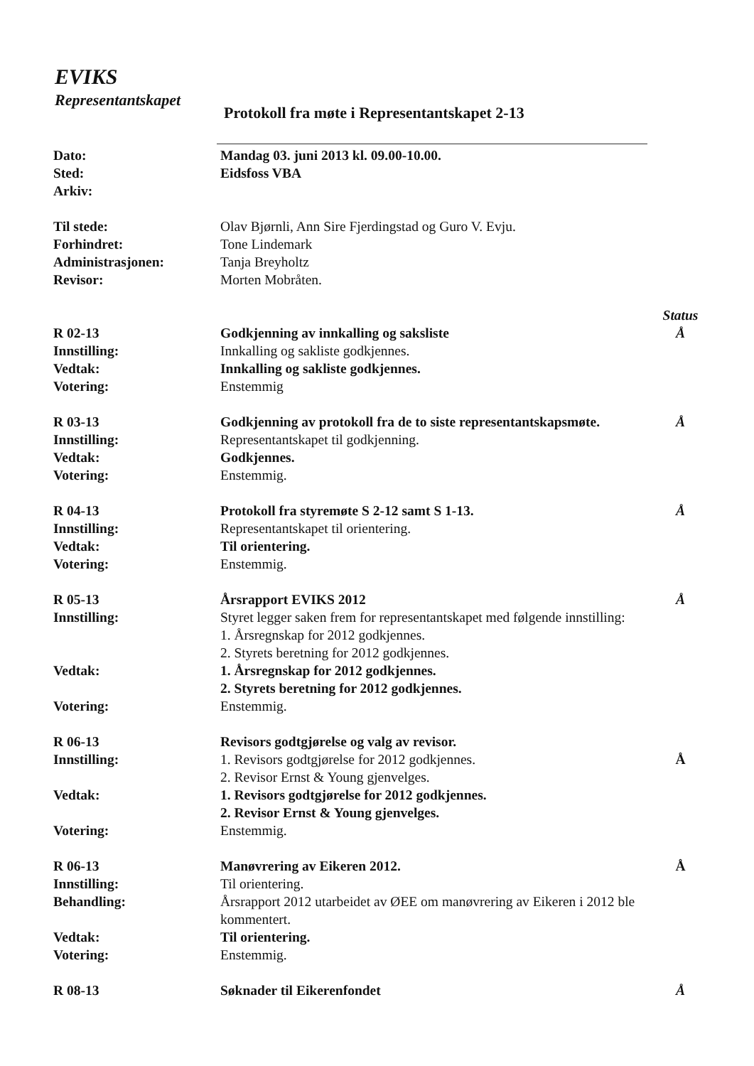EVIKS
Representantskapet
Protokoll fra møte i Representantskapet 2-13
Dato: Mandag 03. juni 2013 kl. 09.00-10.00.
Sted: Eidsfoss VBA
Arkiv:
Til stede: Olav Bjørnli, Ann Sire Fjerdingstad og Guro V. Evju.
Forhindret: Tone Lindemark
Administrasjonen: Tanja Breyholtz
Revisor: Morten Mobråten.
Status
R 02-13 Godkjenning av innkalling og saksliste Å
Innstilling: Innkalling og sakliste godkjennes.
Vedtak: Innkalling og sakliste godkjennes.
Votering: Enstemmig
R 03-13 Godkjenning av protokoll fra de to siste representantskapsmøte.
Å
Innstilling: Representantskapet til godkjenning.
Vedtak: Godkjennes.
Votering: Enstemmig.
R 04-13 Protokoll fra styremøte S 2-12 samt S 1-13. Å
Innstilling: Representantskapet til orientering.
Vedtak: Til orientering.
Votering: Enstemmig.
R 05-13 Årsrapport EVIKS 2012 Å
Innstilling: Styret legger saken frem for representantskapet med følgende innstilling:
1. Årsregnskap for 2012 godkjennes.
2. Styrets beretning for 2012 godkjennes.
Vedtak: 1. Årsregnskap for 2012 godkjennes.
2. Styrets beretning for 2012 godkjennes.
Votering: Enstemmig.
R 06-13 Revisors godtgjørelse og valg av revisor.
Innstilling: 1. Revisors godtgjørelse for 2012 godkjennes.
2. Revisor Ernst & Young gjenvelges.
Å
Vedtak: 1. Revisors godtgjørelse for 2012 godkjennes.
2. Revisor Ernst & Young gjenvelges.
Votering: Enstemmig.
R 06-13 Manøvrering av Eikeren 2012. Å
Innstilling: Til orientering.
Behandling: Årsrapport 2012 utarbeidet av ØEE om manøvrering av Eikeren i 2012 ble kommentert.
Vedtak: Til orientering.
Votering: Enstemmig.
R 08-13 Søknader til Eikerenfondet Å